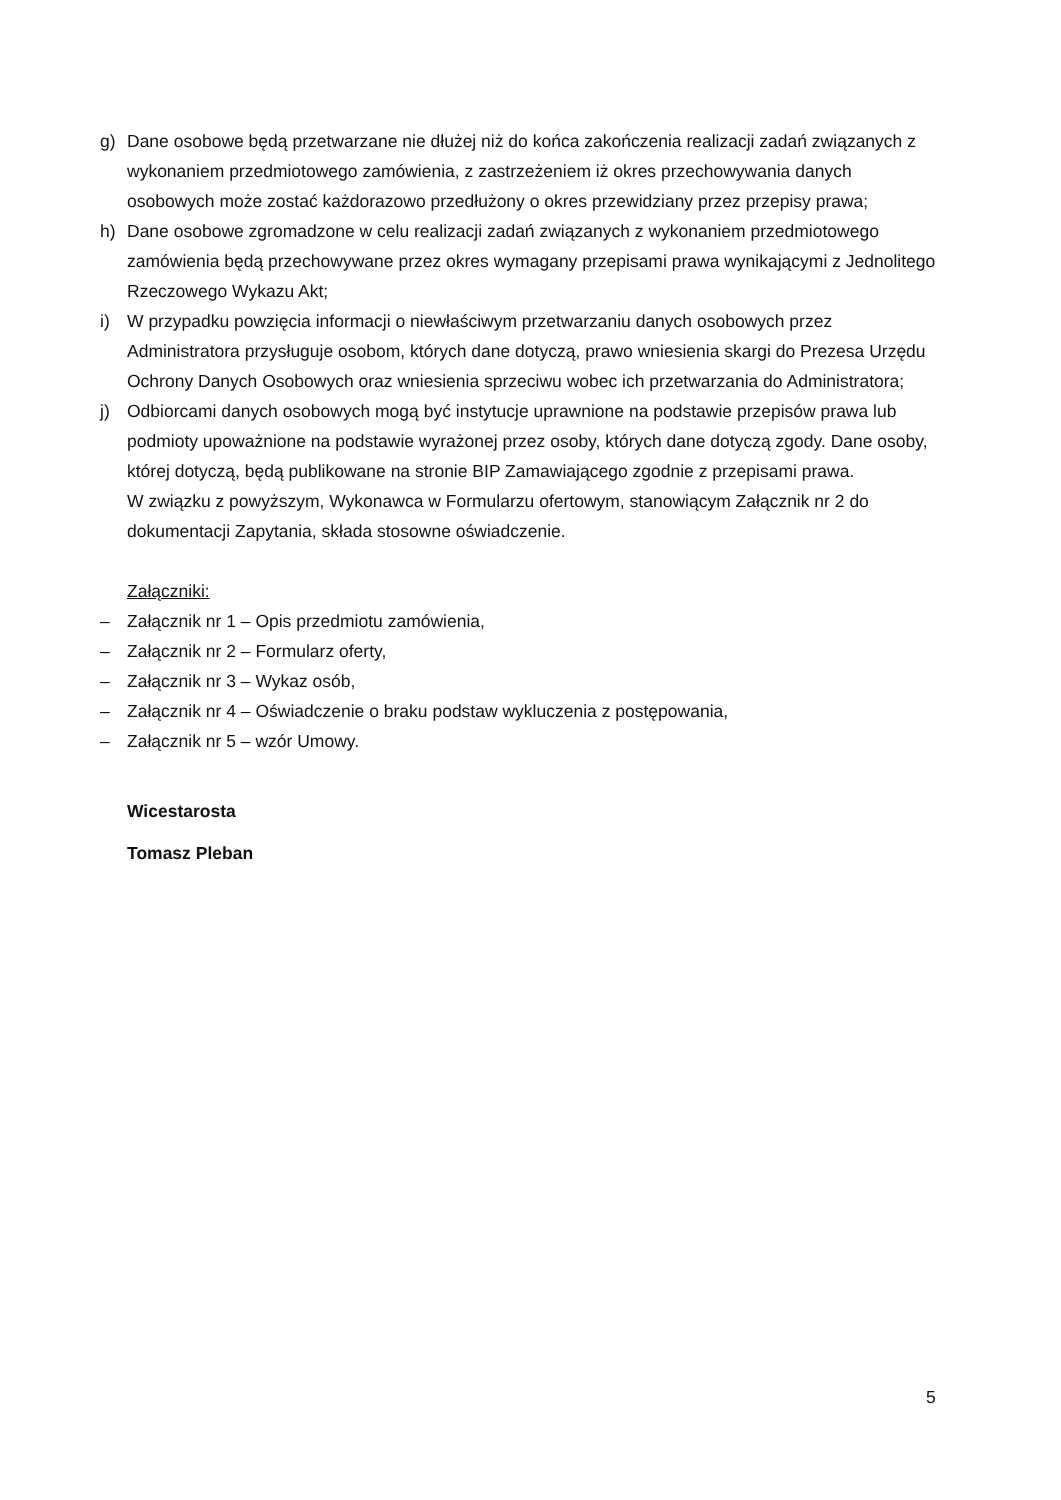g) Dane osobowe będą przetwarzane nie dłużej niż do końca zakończenia realizacji zadań związanych z wykonaniem przedmiotowego zamówienia, z zastrzeżeniem iż okres przechowywania danych osobowych może zostać każdorazowo przedłużony o okres przewidziany przez przepisy prawa;
h) Dane osobowe zgromadzone w celu realizacji zadań związanych z wykonaniem przedmiotowego zamówienia będą przechowywane przez okres wymagany przepisami prawa wynikającymi z Jednolitego Rzeczowego Wykazu Akt;
i) W przypadku powzięcia informacji o niewłaściwym przetwarzaniu danych osobowych przez Administratora przysługuje osobom, których dane dotyczą, prawo wniesienia skargi do Prezesa Urzędu Ochrony Danych Osobowych oraz wniesienia sprzeciwu wobec ich przetwarzania do Administratora;
j) Odbiorcami danych osobowych mogą być instytucje uprawnione na podstawie przepisów prawa lub podmioty upoważnione na podstawie wyrażonej przez osoby, których dane dotyczą zgody. Dane osoby, której dotyczą, będą publikowane na stronie BIP Zamawiającego zgodnie z przepisami prawa.
W związku z powyższym, Wykonawca w Formularzu ofertowym, stanowiącym Załącznik nr 2 do dokumentacji Zapytania, składa stosowne oświadczenie.
Załączniki:
– Załącznik nr 1 – Opis przedmiotu zamówienia,
– Załącznik nr 2 – Formularz oferty,
– Załącznik nr 3 – Wykaz osób,
– Załącznik nr 4 – Oświadczenie o braku podstaw wykluczenia z postępowania,
– Załącznik nr 5 – wzór Umowy.
Wicestarosta
Tomasz Pleban
5